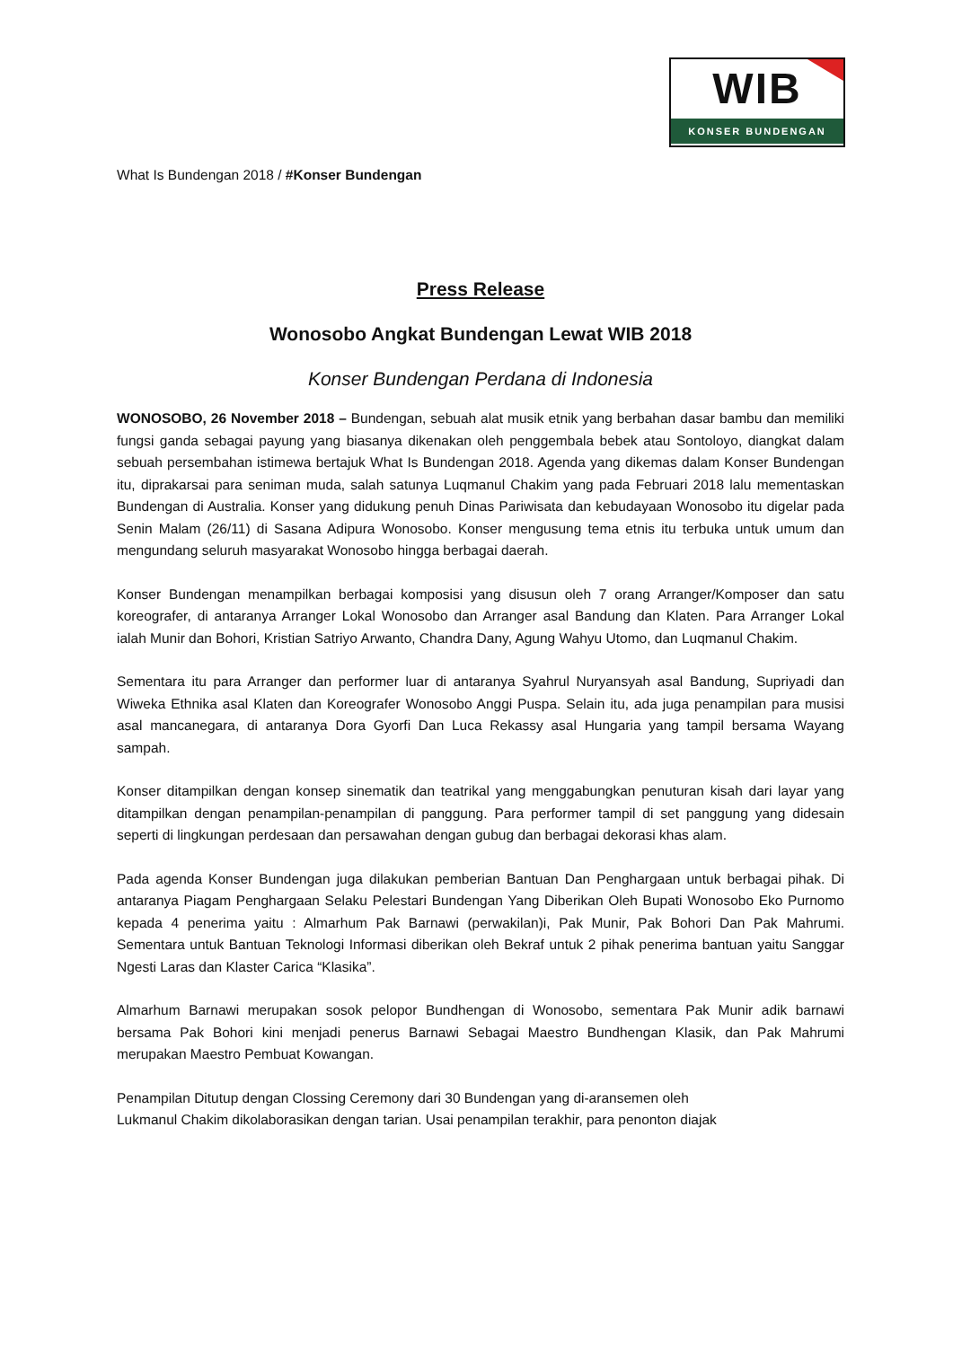WIB
KONSER BUNDENGAN
What Is Bundengan 2018 / #Konser Bundengan
Press Release
Wonosobo Angkat Bundengan Lewat WIB 2018
Konser Bundengan Perdana di Indonesia
WONOSOBO, 26 November 2018 – Bundengan, sebuah alat musik etnik yang berbahan dasar bambu dan memiliki fungsi ganda sebagai payung yang biasanya dikenakan oleh penggembala bebek atau Sontoloyo, diangkat dalam sebuah persembahan istimewa bertajuk What Is Bundengan 2018. Agenda yang dikemas dalam Konser Bundengan itu, diprakarsai para seniman muda, salah satunya Luqmanul Chakim yang pada Februari 2018 lalu mementaskan Bundengan di Australia. Konser yang didukung penuh Dinas Pariwisata dan kebudayaan Wonosobo itu digelar pada Senin Malam (26/11) di Sasana Adipura Wonosobo. Konser mengusung tema etnis itu terbuka untuk umum dan mengundang seluruh masyarakat Wonosobo hingga berbagai daerah.
Konser Bundengan menampilkan berbagai komposisi yang disusun oleh 7 orang Arranger/Komposer dan satu koreografer, di antaranya Arranger Lokal Wonosobo dan Arranger asal Bandung dan Klaten. Para Arranger Lokal ialah Munir dan Bohori, Kristian Satriyo Arwanto, Chandra Dany, Agung Wahyu Utomo, dan Luqmanul Chakim.
Sementara itu para Arranger dan performer luar di antaranya Syahrul Nuryansyah asal Bandung, Supriyadi dan Wiweka Ethnika asal Klaten dan Koreografer Wonosobo Anggi Puspa. Selain itu, ada juga penampilan para musisi asal mancanegara, di antaranya Dora Gyorfi Dan Luca Rekassy asal Hungaria yang tampil bersama Wayang sampah.
Konser ditampilkan dengan konsep sinematik dan teatrikal yang menggabungkan penuturan kisah dari layar yang ditampilkan dengan penampilan-penampilan di panggung. Para performer tampil di set panggung yang didesain seperti di lingkungan perdesaan dan persawahan dengan gubug dan berbagai dekorasi khas alam.
Pada agenda Konser Bundengan juga dilakukan pemberian Bantuan Dan Penghargaan untuk berbagai pihak. Di antaranya Piagam Penghargaan Selaku Pelestari Bundengan Yang Diberikan Oleh Bupati Wonosobo Eko Purnomo kepada 4 penerima yaitu : Almarhum Pak Barnawi (perwakilan)i, Pak Munir, Pak Bohori Dan Pak Mahrumi. Sementara untuk Bantuan Teknologi Informasi diberikan oleh Bekraf untuk 2 pihak penerima bantuan yaitu Sanggar Ngesti Laras dan Klaster Carica “Klasika”.
Almarhum Barnawi merupakan sosok pelopor Bundhengan di Wonosobo, sementara Pak Munir adik barnawi bersama Pak Bohori kini menjadi penerus Barnawi Sebagai Maestro Bundhengan Klasik, dan Pak Mahrumi merupakan Maestro Pembuat Kowangan.
Penampilan Ditutup dengan Clossing Ceremony dari 30 Bundengan yang di-aransemen oleh
Lukmanul Chakim dikolaborasikan dengan tarian. Usai penampilan terakhir, para penonton diajak